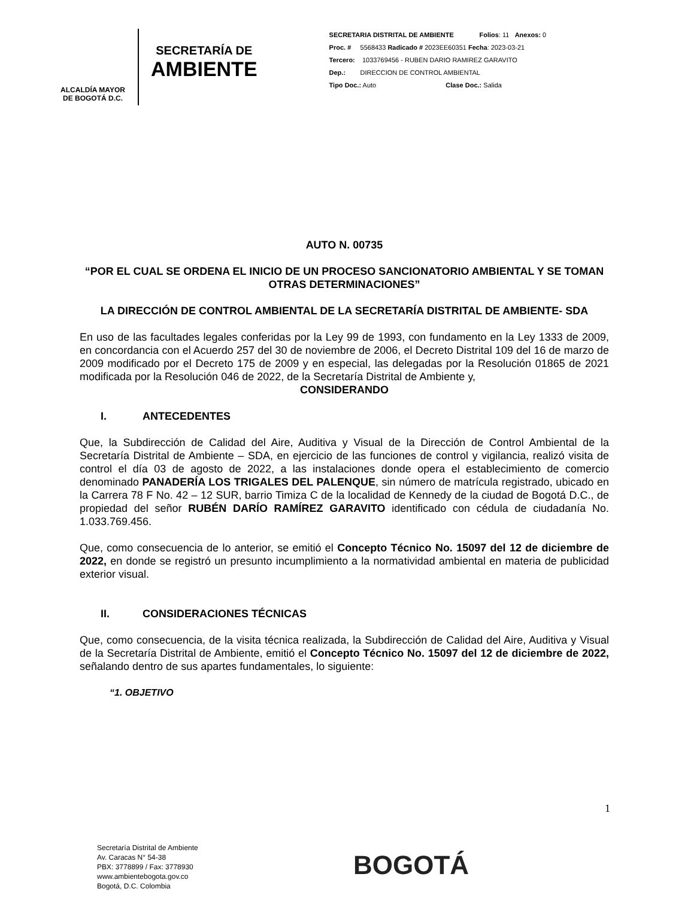ALCALDÍA MAYOR
DE BOGOTÁ D.C.
SECRETARÍA DE
AMBIENTE
SECRETARIA DISTRITAL DE AMBIENTE Folios: 11 Anexos: 0
Proc. # 5568433 Radicado # 2023EE60351 Fecha: 2023-03-21
Tercero: 1033769456 - RUBEN DARIO RAMIREZ GARAVITO
Dep.: DIRECCION DE CONTROL AMBIENTAL
Tipo Doc.: Auto Clase Doc.: Salida
AUTO N. 00735
“POR EL CUAL SE ORDENA EL INICIO DE UN PROCESO SANCIONATORIO AMBIENTAL Y SE TOMAN OTRAS DETERMINACIONES”
LA DIRECCIÓN DE CONTROL AMBIENTAL DE LA SECRETARÍA DISTRITAL DE AMBIENTE- SDA
En uso de las facultades legales conferidas por la Ley 99 de 1993, con fundamento en la Ley 1333 de 2009, en concordancia con el Acuerdo 257 del 30 de noviembre de 2006, el Decreto Distrital 109 del 16 de marzo de 2009 modificado por el Decreto 175 de 2009 y en especial, las delegadas por la Resolución 01865 de 2021 modificada por la Resolución 046 de 2022, de la Secretaría Distrital de Ambiente y,
CONSIDERANDO
I. ANTECEDENTES
Que, la Subdirección de Calidad del Aire, Auditiva y Visual de la Dirección de Control Ambiental de la Secretaría Distrital de Ambiente – SDA, en ejercicio de las funciones de control y vigilancia, realizó visita de control el día 03 de agosto de 2022, a las instalaciones donde opera el establecimiento de comercio denominado PANADERÍA LOS TRIGALES DEL PALENQUE, sin número de matrícula registrado, ubicado en la Carrera 78 F No. 42 – 12 SUR, barrio Timiza C de la localidad de Kennedy de la ciudad de Bogotá D.C., de propiedad del señor RUBÉN DARÍO RAMÍREZ GARAVITO identificado con cédula de ciudadanía No. 1.033.769.456.
Que, como consecuencia de lo anterior, se emitió el Concepto Técnico No. 15097 del 12 de diciembre de 2022, en donde se registró un presunto incumplimiento a la normatividad ambiental en materia de publicidad exterior visual.
II. CONSIDERACIONES TÉCNICAS
Que, como consecuencia, de la visita técnica realizada, la Subdirección de Calidad del Aire, Auditiva y Visual de la Secretaría Distrital de Ambiente, emitió el Concepto Técnico No. 15097 del 12 de diciembre de 2022, señalando dentro de sus apartes fundamentales, lo siguiente:
“1. OBJETIVO
1
Secretaría Distrital de Ambiente
Av. Caracas N° 54-38
PBX: 3778899 / Fax: 3778930
www.ambientebogota.gov.co
Bogotá, D.C. Colombia
BOGOTÁ